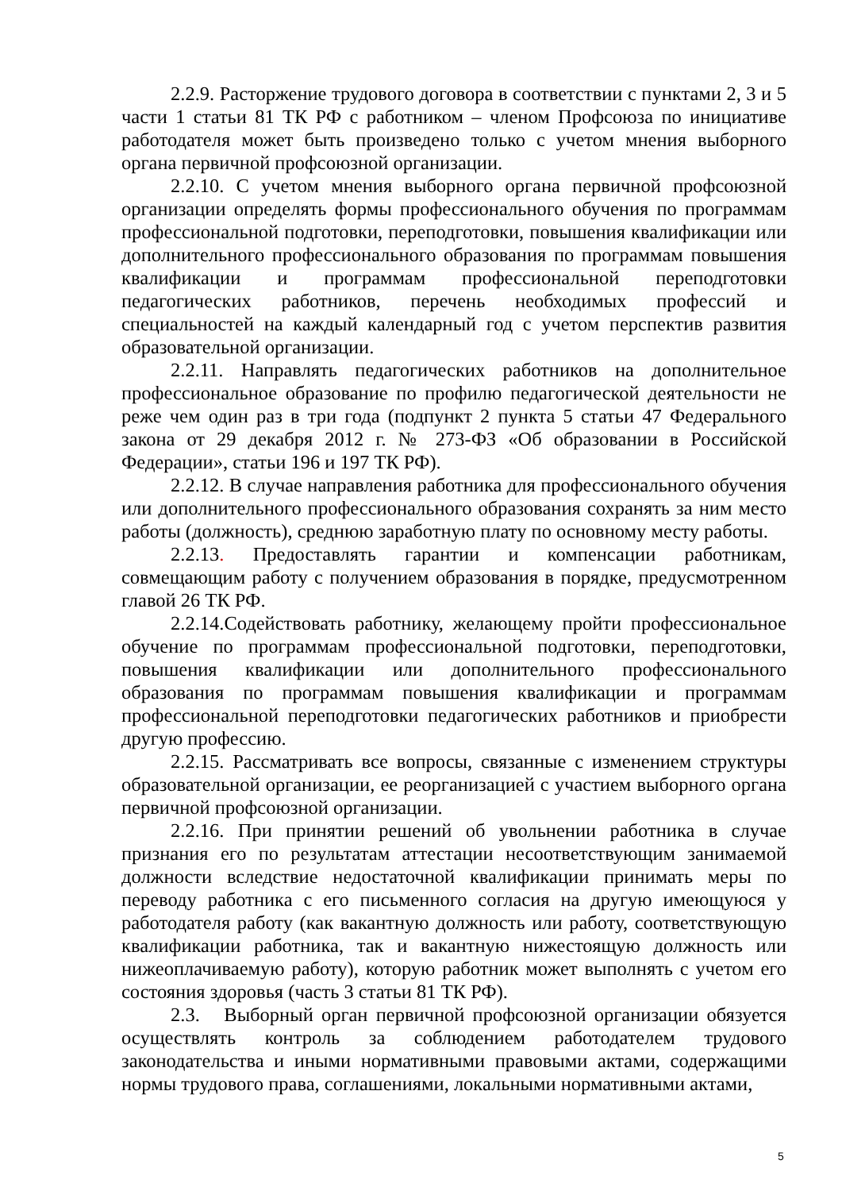2.2.9. Расторжение трудового договора в соответствии с пунктами 2, 3 и 5 части 1 статьи 81 ТК РФ с работником – членом Профсоюза по инициативе работодателя может быть произведено только с учетом мнения выборного органа первичной профсоюзной организации.
2.2.10. С учетом мнения выборного органа первичной профсоюзной организации определять формы профессионального обучения по программам профессиональной подготовки, переподготовки, повышения квалификации или дополнительного профессионального образования по программам повышения квалификации и программам профессиональной переподготовки педагогических работников, перечень необходимых профессий и специальностей на каждый календарный год с учетом перспектив развития образовательной организации.
2.2.11. Направлять педагогических работников на дополнительное профессиональное образование по профилю педагогической деятельности не реже чем один раз в три года (подпункт 2 пункта 5 статьи 47 Федерального закона от 29 декабря 2012 г. № 273-ФЗ «Об образовании в Российской Федерации», статьи 196 и 197 ТК РФ).
2.2.12. В случае направления работника для профессионального обучения или дополнительного профессионального образования сохранять за ним место работы (должность), среднюю заработную плату по основному месту работы.
2.2.13. Предоставлять гарантии и компенсации работникам, совмещающим работу с получением образования в порядке, предусмотренном главой 26 ТК РФ.
2.2.14.Содействовать работнику, желающему пройти профессиональное обучение по программам профессиональной подготовки, переподготовки, повышения квалификации или дополнительного профессионального образования по программам повышения квалификации и программам профессиональной переподготовки педагогических работников и приобрести другую профессию.
2.2.15. Рассматривать все вопросы, связанные с изменением структуры образовательной организации, ее реорганизацией с участием выборного органа первичной профсоюзной организации.
2.2.16. При принятии решений об увольнении работника в случае признания его по результатам аттестации несоответствующим занимаемой должности вследствие недостаточной квалификации принимать меры по переводу работника с его письменного согласия на другую имеющуюся у работодателя работу (как вакантную должность или работу, соответствующую квалификации работника, так и вакантную нижестоящую должность или нижеоплачиваемую работу), которую работник может выполнять с учетом его состояния здоровья (часть 3 статьи 81 ТК РФ).
2.3. Выборный орган первичной профсоюзной организации обязуется осуществлять контроль за соблюдением работодателем трудового законодательства и иными нормативными правовыми актами, содержащими нормы трудового права, соглашениями, локальными нормативными актами,
5